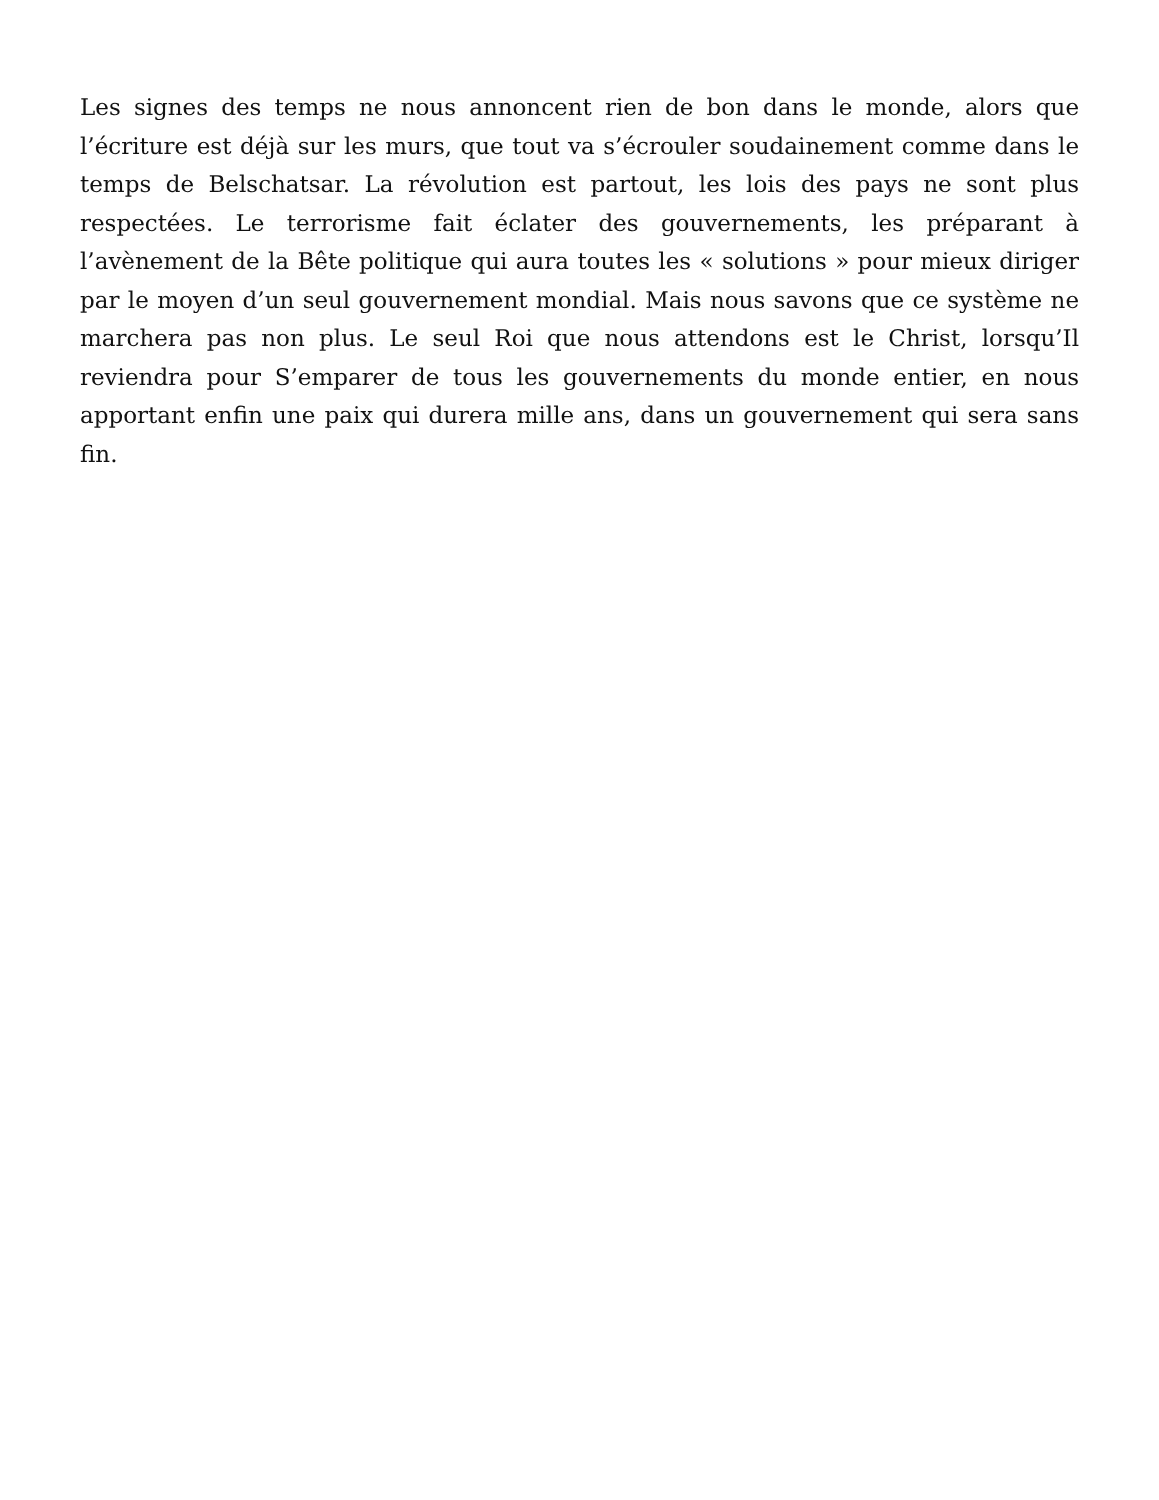Les signes des temps ne nous annoncent rien de bon dans le monde, alors que l’écriture est déjà sur les murs, que tout va s’écrouler soudainement comme dans le temps de Belschatsar. La révolution est partout, les lois des pays ne sont plus respectées. Le terrorisme fait éclater des gouvernements, les préparant à l’avènement de la Bête politique qui aura toutes les « solutions » pour mieux diriger par le moyen d’un seul gouvernement mondial. Mais nous savons que ce système ne marchera pas non plus. Le seul Roi que nous attendons est le Christ, lorsqu’Il reviendra pour S’emparer de tous les gouvernements du monde entier, en nous apportant enfin une paix qui durera mille ans, dans un gouvernement qui sera sans fin.